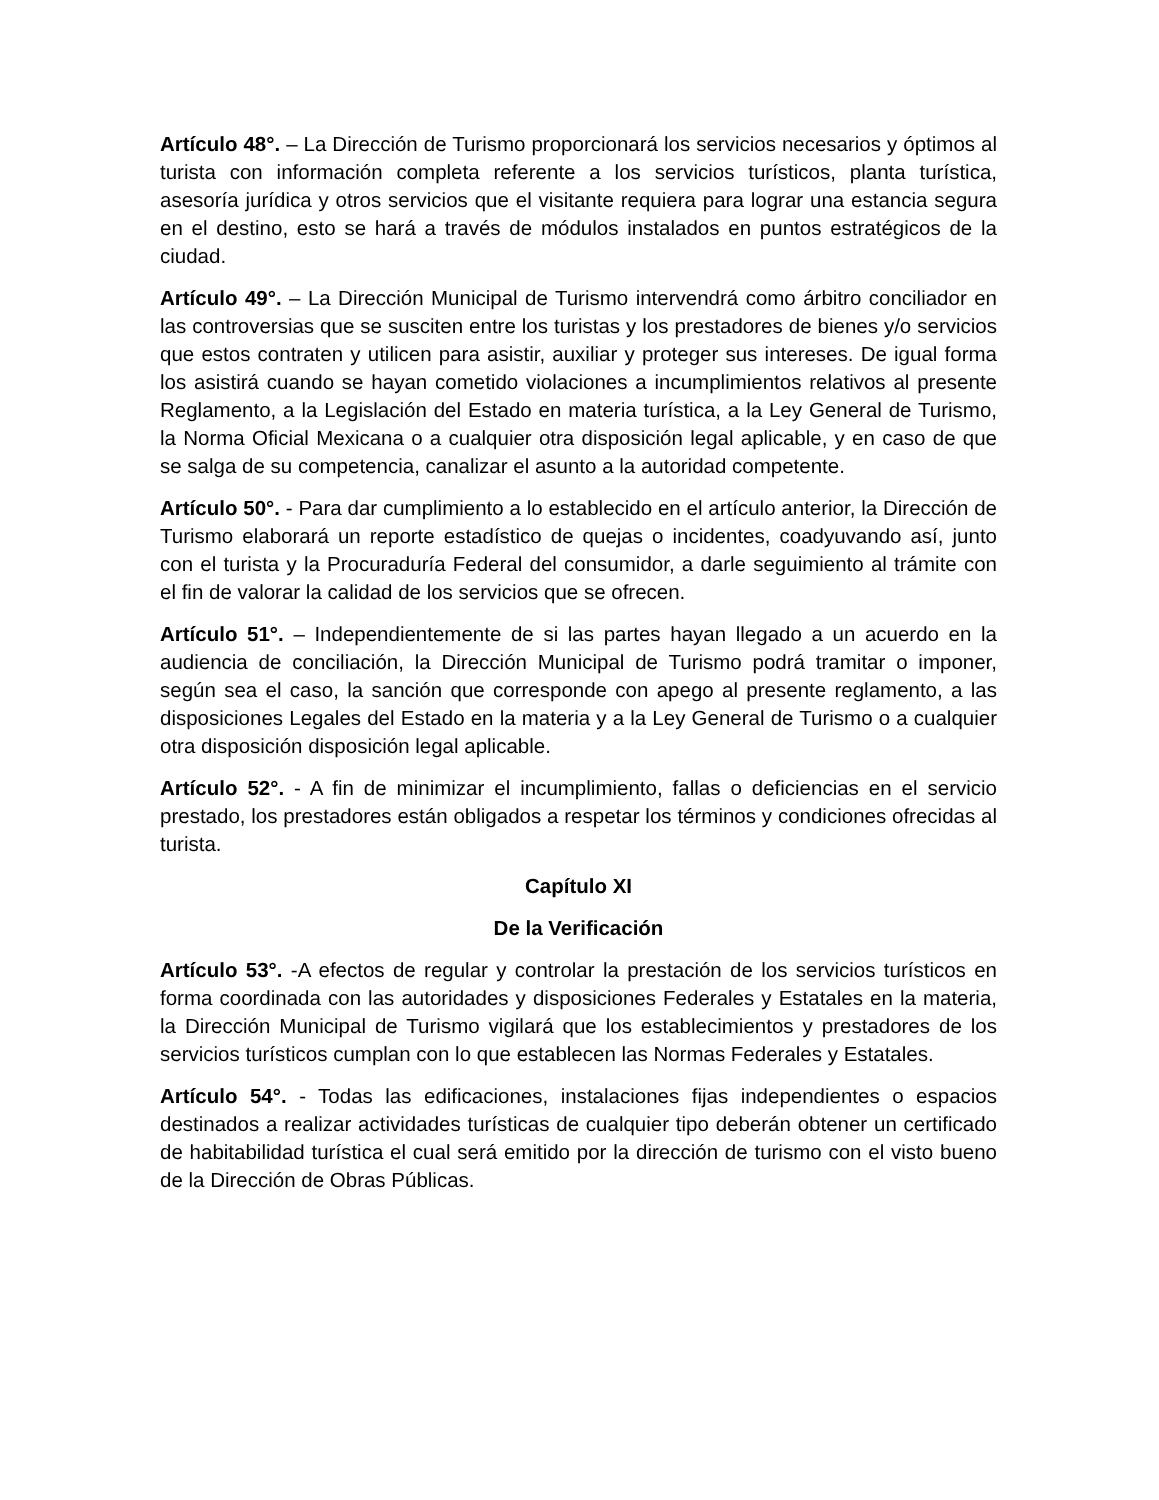Artículo 48°. – La Dirección de Turismo proporcionará los servicios necesarios y óptimos al turista con información completa referente a los servicios turísticos, planta turística, asesoría jurídica y otros servicios que el visitante requiera para lograr una estancia segura en el destino, esto se hará a través de módulos instalados en puntos estratégicos de la ciudad.
Artículo 49°. – La Dirección Municipal de Turismo intervendrá como árbitro conciliador en las controversias que se susciten entre los turistas y los prestadores de bienes y/o servicios que estos contraten y utilicen para asistir, auxiliar y proteger sus intereses. De igual forma los asistirá cuando se hayan cometido violaciones a incumplimientos relativos al presente Reglamento, a la Legislación del Estado en materia turística, a la Ley General de Turismo, la Norma Oficial Mexicana o a cualquier otra disposición legal aplicable, y en caso de que se salga de su competencia, canalizar el asunto a la autoridad competente.
Artículo 50°. - Para dar cumplimiento a lo establecido en el artículo anterior, la Dirección de Turismo elaborará un reporte estadístico de quejas o incidentes, coadyuvando así, junto con el turista y la Procuraduría Federal del consumidor, a darle seguimiento al trámite con el fin de valorar la calidad de los servicios que se ofrecen.
Artículo 51°. – Independientemente de si las partes hayan llegado a un acuerdo en la audiencia de conciliación, la Dirección Municipal de Turismo podrá tramitar o imponer, según sea el caso, la sanción que corresponde con apego al presente reglamento, a las disposiciones Legales del Estado en la materia y a la Ley General de Turismo o a cualquier otra disposición disposición legal aplicable.
Artículo 52°. - A fin de minimizar el incumplimiento, fallas o deficiencias en el servicio prestado, los prestadores están obligados a respetar los términos y condiciones ofrecidas al turista.
Capítulo XI
De la Verificación
Artículo 53°. -A efectos de regular y controlar la prestación de los servicios turísticos en forma coordinada con las autoridades y disposiciones Federales y Estatales en la materia, la Dirección Municipal de Turismo vigilará que los establecimientos y prestadores de los servicios turísticos cumplan con lo que establecen las Normas Federales y Estatales.
Artículo 54°. - Todas las edificaciones, instalaciones fijas independientes o espacios destinados a realizar actividades turísticas de cualquier tipo deberán obtener un certificado de habitabilidad turística el cual será emitido por la dirección de turismo con el visto bueno de la Dirección de Obras Públicas.